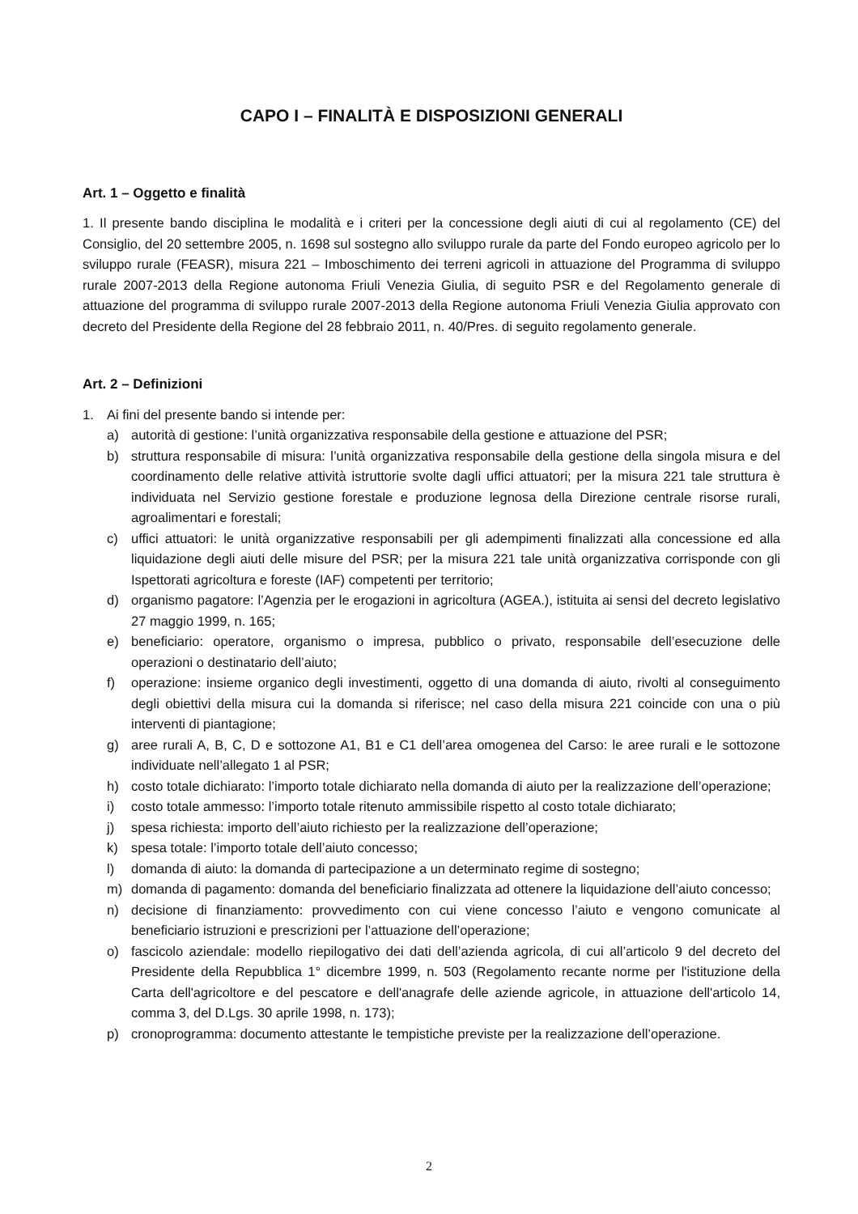CAPO I – FINALITÀ E DISPOSIZIONI GENERALI
Art. 1 – Oggetto e finalità
1. Il presente bando disciplina le modalità e i criteri per la concessione degli aiuti di cui al regolamento (CE) del Consiglio, del 20 settembre 2005, n. 1698 sul sostegno allo sviluppo rurale da parte del Fondo europeo agricolo per lo sviluppo rurale (FEASR), misura 221 – Imboschimento dei terreni agricoli in attuazione del Programma di sviluppo rurale 2007-2013 della Regione autonoma Friuli Venezia Giulia, di seguito PSR e del Regolamento generale di attuazione del programma di sviluppo rurale 2007-2013 della Regione autonoma Friuli Venezia Giulia approvato con decreto del Presidente della Regione del 28 febbraio 2011, n. 40/Pres. di seguito regolamento generale.
Art. 2 – Definizioni
1. Ai fini del presente bando si intende per:
a) autorità di gestione: l’unità organizzativa responsabile della gestione e attuazione del PSR;
b) struttura responsabile di misura: l’unità organizzativa responsabile della gestione della singola misura e del coordinamento delle relative attività istruttorie svolte dagli uffici attuatori; per la misura 221 tale struttura è individuata nel Servizio gestione forestale e produzione legnosa della Direzione centrale risorse rurali, agroalimentari e forestali;
c) uffici attuatori: le unità organizzative responsabili per gli adempimenti finalizzati alla concessione ed alla liquidazione degli aiuti delle misure del PSR; per la misura 221 tale unità organizzativa corrisponde con gli Ispettorati agricoltura e foreste (IAF) competenti per territorio;
d) organismo pagatore: l’Agenzia per le erogazioni in agricoltura (AGEA.), istituita ai sensi del decreto legislativo 27 maggio 1999, n. 165;
e) beneficiario: operatore, organismo o impresa, pubblico o privato, responsabile dell’esecuzione delle operazioni o destinatario dell’aiuto;
f) operazione: insieme organico degli investimenti, oggetto di una domanda di aiuto, rivolti al conseguimento degli obiettivi della misura cui la domanda si riferisce; nel caso della misura 221 coincide con una o più interventi di piantagione;
g) aree rurali A, B, C, D e sottozone A1, B1 e C1 dell’area omogenea del Carso: le aree rurali e le sottozone individuate nell’allegato 1 al PSR;
h) costo totale dichiarato: l’importo totale dichiarato nella domanda di aiuto per la realizzazione dell’operazione;
i) costo totale ammesso: l’importo totale ritenuto ammissibile rispetto al costo totale dichiarato;
j) spesa richiesta: importo dell’aiuto richiesto per la realizzazione dell’operazione;
k) spesa totale: l’importo totale dell’aiuto concesso;
l) domanda di aiuto: la domanda di partecipazione a un determinato regime di sostegno;
m) domanda di pagamento: domanda del beneficiario finalizzata ad ottenere la liquidazione dell’aiuto concesso;
n) decisione di finanziamento: provvedimento con cui viene concesso l’aiuto e vengono comunicate al beneficiario istruzioni e prescrizioni per l’attuazione dell’operazione;
o) fascicolo aziendale: modello riepilogativo dei dati dell’azienda agricola, di cui all’articolo 9 del decreto del Presidente della Repubblica 1° dicembre 1999, n. 503 (Regolamento recante norme per l'istituzione della Carta dell'agricoltore e del pescatore e dell'anagrafe delle aziende agricole, in attuazione dell'articolo 14, comma 3, del D.Lgs. 30 aprile 1998, n. 173);
p) cronoprogramma: documento attestante le tempistiche previste per la realizzazione dell’operazione.
2